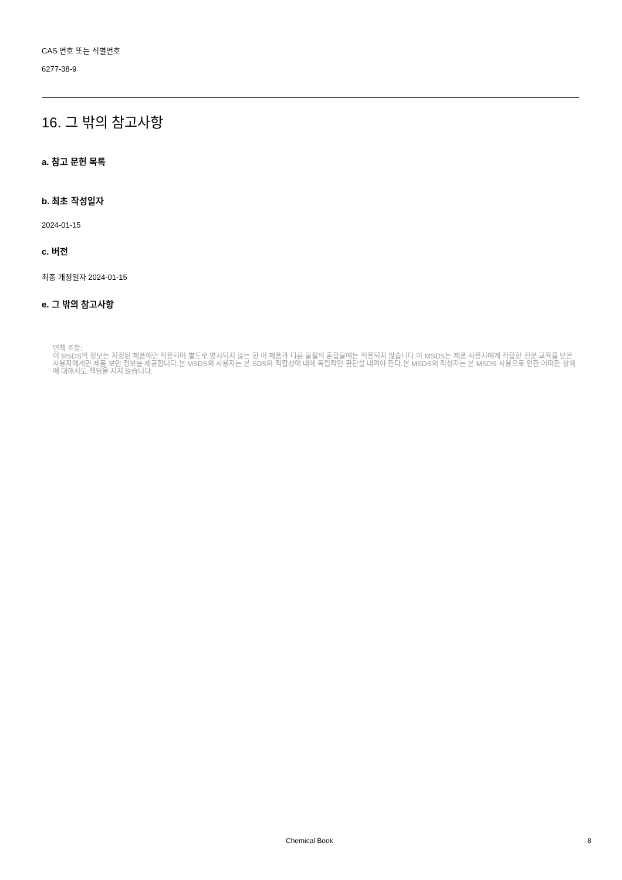CAS 번호 또는 식별번호
6277-38-9
16. 그 밖의 참고사항
a. 참고 문헌 목록
b. 최초 작성일자
2024-01-15
c. 버전
최종 개정일자 2024-01-15
e. 그 밖의 참고사항
면책 조항:
이 MSDS의 정보는 지정된 제품에만 적용되며 별도로 명시되지 않는 한 이 제품과 다른 물질의 혼합물에는 적용되지 않습니다.이 MSDS는 제품 사용자에게 적합한 전문 교육을 받은 사용자에게만 제품 보안 정보를 제공합니다.본 MSDS의 사용자는 본 SDS의 적합성에 대해 독립적인 판단을 내려야 한다.본 MSDS의 작성자는 본 MSDS 사용으로 인한 어떠한 상해에 대해서도 책임을 지지 않습니다.
Chemical Book 8